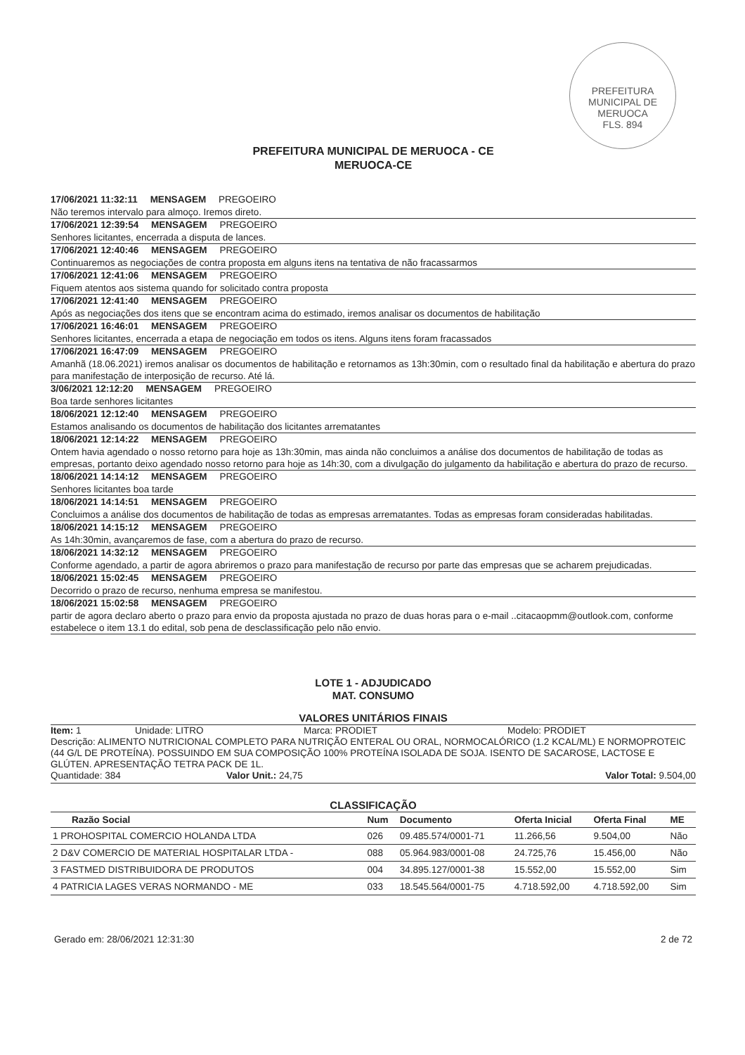PREFEITURA MUNICIPAL DE MERUOCA
FLS. 894
PREFEITURA MUNICIPAL DE MERUOCA - CE
MERUOCA-CE
17/06/2021 11:32:11 MENSAGEM PREGOEIRO
Não teremos intervalo para almoço. Iremos direto.
17/06/2021 12:39:54 MENSAGEM PREGOEIRO
Senhores licitantes, encerrada a disputa de lances.
17/06/2021 12:40:46 MENSAGEM PREGOEIRO
Continuaremos as negociações de contra proposta em alguns itens na tentativa de não fracassarmos
17/06/2021 12:41:06 MENSAGEM PREGOEIRO
Fiquem atentos aos sistema quando for solicitado contra proposta
17/06/2021 12:41:40 MENSAGEM PREGOEIRO
Após as negociações dos itens que se encontram acima do estimado, iremos analisar os documentos de habilitação
17/06/2021 16:46:01 MENSAGEM PREGOEIRO
Senhores licitantes, encerrada a etapa de negociação em todos os itens. Alguns itens foram fracassados
17/06/2021 16:47:09 MENSAGEM PREGOEIRO
Amanhã (18.06.2021) iremos analisar os documentos de habilitação e retornamos as 13h:30min, com o resultado final da habilitação e abertura do prazo para manifestação de interposição de recurso. Até lá.
3/06/2021 12:12:20 MENSAGEM PREGOEIRO
Boa tarde senhores licitantes
18/06/2021 12:12:40 MENSAGEM PREGOEIRO
Estamos analisando os documentos de habilitação dos licitantes arrematantes
18/06/2021 12:14:22 MENSAGEM PREGOEIRO
Ontem havia agendado o nosso retorno para hoje as 13h:30min, mas ainda não concluimos a análise dos documentos de habilitação de todas as empresas, portanto deixo agendado nosso retorno para hoje as 14h:30, com a divulgação do julgamento da habilitação e abertura do prazo de recurso.
18/06/2021 14:14:12 MENSAGEM PREGOEIRO
Senhores licitantes boa tarde
18/06/2021 14:14:51 MENSAGEM PREGOEIRO
Concluimos a análise dos documentos de habilitação de todas as empresas arrematantes. Todas as empresas foram consideradas habilitadas.
18/06/2021 14:15:12 MENSAGEM PREGOEIRO
As 14h:30min, avançaremos de fase, com a abertura do prazo de recurso.
18/06/2021 14:32:12 MENSAGEM PREGOEIRO
Conforme agendado, a partir de agora abriremos o prazo para manifestação de recurso por parte das empresas que se acharem prejudicadas.
18/06/2021 15:02:45 MENSAGEM PREGOEIRO
Decorrido o prazo de recurso, nenhuma empresa se manifestou.
18/06/2021 15:02:58 MENSAGEM PREGOEIRO
partir de agora declaro aberto o prazo para envio da proposta ajustada no prazo de duas horas para o e-mail ..citacaopmm@outlook.com, conforme estabelece o item 13.1 do edital, sob pena de desclassificação pelo não envio.
LOTE 1 - ADJUDICADO
MAT. CONSUMO
VALORES UNITÁRIOS FINAIS
Item: 1 Unidade: LITRO Marca: PRODIET Modelo: PRODIET
Descrição: ALIMENTO NUTRICIONAL COMPLETO PARA NUTRIÇÃO ENTERAL OU ORAL, NORMOCALÓRICO (1.2 KCAL/ML) E NORMOPROTEIC (44 G/L DE PROTEÍNA). POSSUINDO EM SUA COMPOSIÇÃO 100% PROTEÍNA ISOLADA DE SOJA. ISENTO DE SACAROSE, LACTOSE E GLÚTEN. APRESENTAÇÃO TETRA PACK DE 1L.
Quantidade: 384 Valor Unit.: 24,75 Valor Total: 9.504,00
CLASSIFICAÇÃO
| Razão Social | Num | Documento | Oferta Inicial | Oferta Final | ME |
| --- | --- | --- | --- | --- | --- |
| 1 PROHOSPITAL COMERCIO HOLANDA LTDA | 026 | 09.485.574/0001-71 | 11.266,56 | 9.504,00 | Não |
| 2 D&V COMERCIO DE MATERIAL HOSPITALAR LTDA - | 088 | 05.964.983/0001-08 | 24.725,76 | 15.456,00 | Não |
| 3 FASTMED DISTRIBUIDORA DE PRODUTOS | 004 | 34.895.127/0001-38 | 15.552,00 | 15.552,00 | Sim |
| 4 PATRICIA LAGES VERAS NORMANDO - ME | 033 | 18.545.564/0001-75 | 4.718.592,00 | 4.718.592,00 | Sim |
Gerado em: 28/06/2021 12:31:30 2 de 72